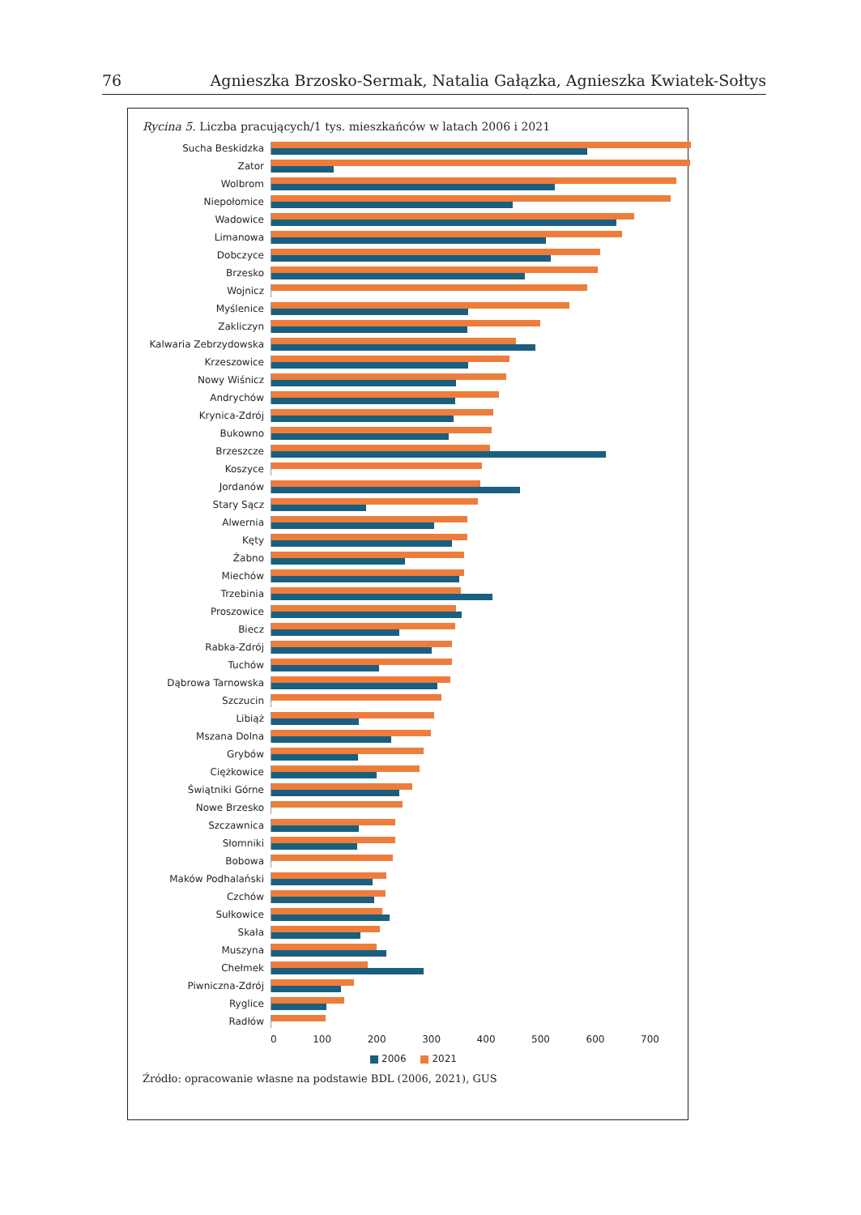76 Agnieszka Brzosko-Sermak, Natalia Gałązka, Agnieszka Kwiatek-Sołtys
Rycina 5. Liczba pracujących/1 tys. mieszkańców w latach 2006 i 2021
Sucha Beskidzka
Zator
Wolbrom
Niepołomice
Wadowice
Limanowa
Dobczyce
Brzesko
Wojnicz
Myślenice
Zakliczyn
Kalwaria Zebrzydowska
Krzeszowice
Nowy Wiśnicz
Andrychów
Krynica-Zdrój
Bukowno
Brzeszcze
Koszyce
Jordanów
Stary Sącz
Alwernia
Kęty
Żabno
Miechów
Trzebinia
Proszowice
Biecz
Rabka-Zdrój
Tuchów
Dąbrowa Tarnowska
Szczucin
Libiąż
Mszana Dolna
Grybów
Ciężkowice
Świątniki Górne
Nowe Brzesko
Szczawnica
Słomniki
Bobowa
Maków Podhalański
Czchów
Sułkowice
Skała
Muszyna
Chełmek
Piwniczna-Zdrój
Ryglice
Radłów
0 100 200 300 400 500 600 700
2006 2021
Źródło: opracowanie własne na podstawie BDL (2006, 2021), GUS